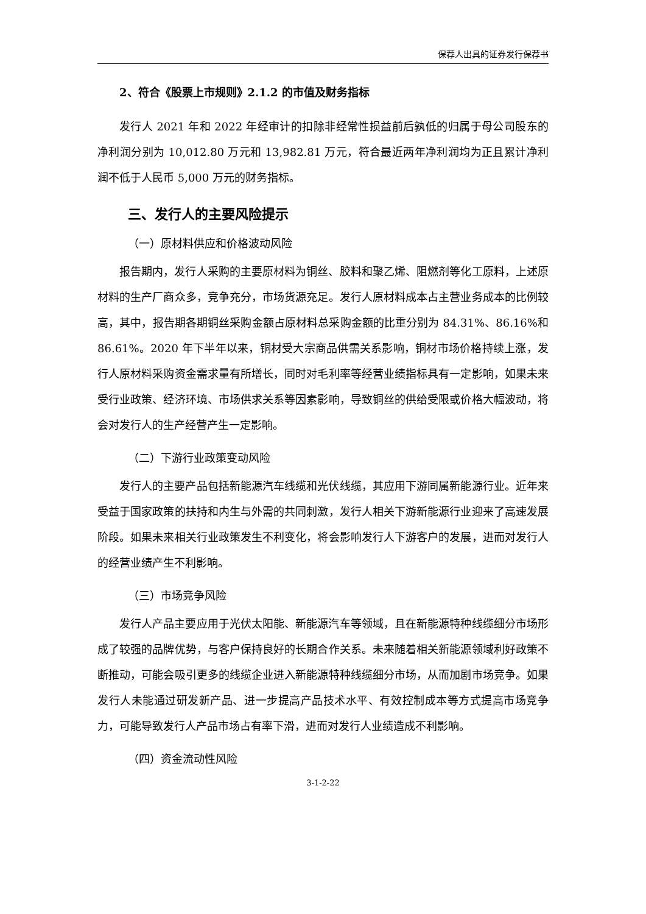保荐人出具的证券发行保荐书
2、符合《股票上市规则》2.1.2 的市值及财务指标
发行人 2021 年和 2022 年经审计的扣除非经常性损益前后孰低的归属于母公司股东的净利润分别为 10,012.80 万元和 13,982.81 万元，符合最近两年净利润均为正且累计净利润不低于人民币 5,000 万元的财务指标。
三、发行人的主要风险提示
（一）原材料供应和价格波动风险
报告期内，发行人采购的主要原材料为铜丝、胶料和聚乙烯、阻燃剂等化工原料，上述原材料的生产厂商众多，竞争充分，市场货源充足。发行人原材料成本占主营业务成本的比例较高，其中，报告期各期铜丝采购金额占原材料总采购金额的比重分别为 84.31%、86.16%和 86.61%。2020 年下半年以来，铜材受大宗商品供需关系影响，铜材市场价格持续上涨，发行人原材料采购资金需求量有所增长，同时对毛利率等经营业绩指标具有一定影响，如果未来受行业政策、经济环境、市场供求关系等因素影响，导致铜丝的供给受限或价格大幅波动，将会对发行人的生产经营产生一定影响。
（二）下游行业政策变动风险
发行人的主要产品包括新能源汽车线缆和光伏线缆，其应用下游同属新能源行业。近年来受益于国家政策的扶持和内生与外需的共同刺激，发行人相关下游新能源行业迎来了高速发展阶段。如果未来相关行业政策发生不利变化，将会影响发行人下游客户的发展，进而对发行人的经营业绩产生不利影响。
（三）市场竞争风险
发行人产品主要应用于光伏太阳能、新能源汽车等领域，且在新能源特种线缆细分市场形成了较强的品牌优势，与客户保持良好的长期合作关系。未来随着相关新能源领域利好政策不断推动，可能会吸引更多的线缆企业进入新能源特种线缆细分市场，从而加剧市场竞争。如果发行人未能通过研发新产品、进一步提高产品技术水平、有效控制成本等方式提高市场竞争力，可能导致发行人产品市场占有率下滑，进而对发行人业绩造成不利影响。
（四）资金流动性风险
3-1-2-22